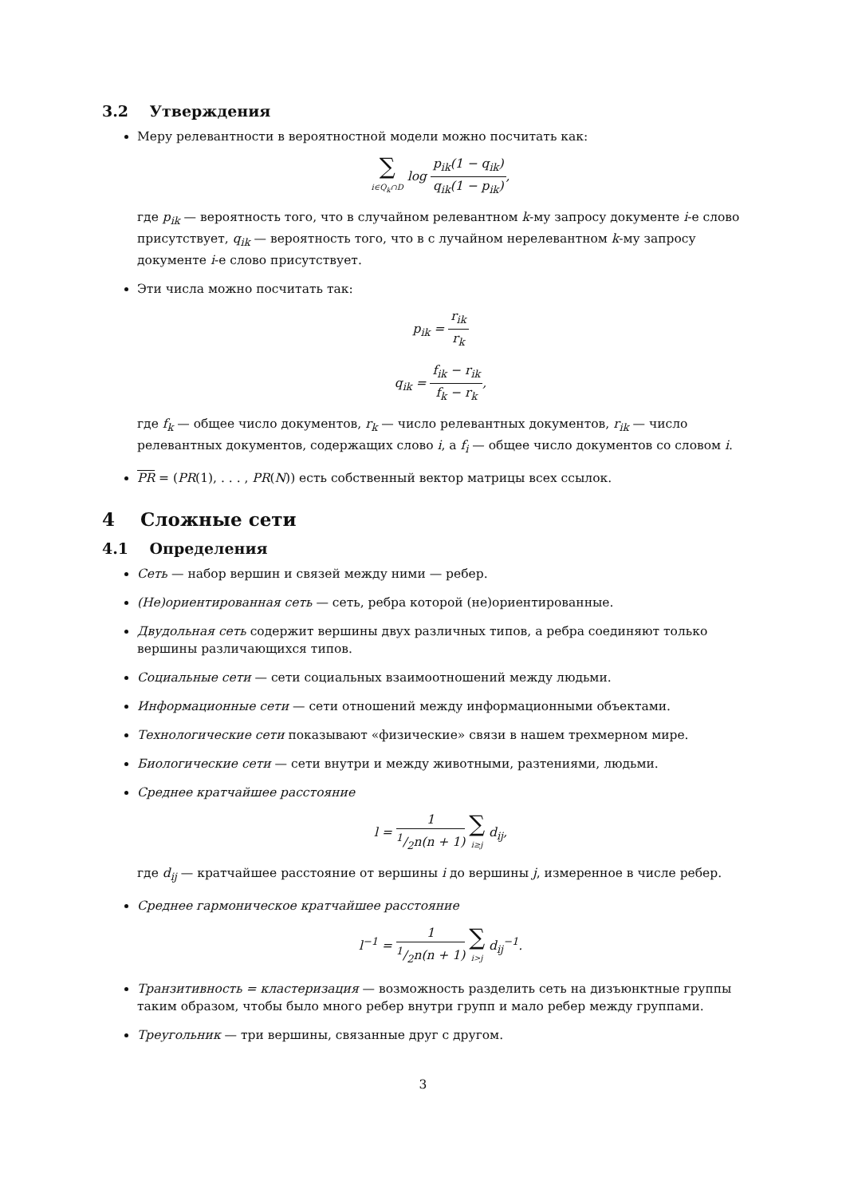3.2 Утверждения
Меру релевантности в вероятностной модели можно посчитать как:
∑ i∈Q<sub>k</sub>∩D log p<sub>ik</sub>(1 − q<sub>ik</sub>) q<sub>ik</sub>(1 − p<sub>ik</sub>),
где p<sub>ik</sub> — вероятность того, что в случайном релевантном k-му запросу документе i-е слово присутствует, q<sub>ik</sub> — вероятность того, что в с лучайном нерелевантном k-му запросу документе i-е слово присутствует.
Эти числа можно посчитать так:
p<sub>ik</sub> = r<sub>ik</sub> r<sub>k</sub>
q<sub>ik</sub> = f<sub>ik</sub> − r<sub>ik</sub> f<sub>k</sub> − r<sub>k</sub>,
где f<sub>k</sub> — общее число документов, r<sub>k</sub> — число релевантных документов, r<sub>ik</sub> — число релевантных документов, содержащих слово i, а f<sub>i</sub> — общее число документов со словом i.
PR = (PR(1), . . . , PR(N)) есть собственный вектор матрицы всех ссылок.
4 Сложные сети
4.1 Определения
Сеть — набор вершин и связей между ними — ребер.
(Не)ориентированная сеть — сеть, ребра которой (не)ориентированные.
Двудольная сеть содержит вершины двух различных типов, а ребра соединяют только вершины различающихся типов.
Социальные сети — сети социальных взаимоотношений между людьми.
Информационные сети — сети отношений между информационными объектами.
Технологические сети показывают «физические» связи в нашем трехмерном мире.
Биологические сети — сети внутри и между животными, разтениями, людьми.
Среднее кратчайшее расстояние
l = 11/2n(n + 1) ∑ i≥j d<sub>ij</sub>,
где d<sub>ij</sub> — кратчайшее расстояние от вершины i до вершины j, измеренное в числе ребер.
Среднее гармоническое кратчайшее расстояние
l<sup>−1</sup> = 11/2n(n + 1) ∑ i>j d<sub>ij</sub><sup>−1</sup>.
Транзитивность = кластеризация — возможность разделить сеть на дизъюнктные группы таким образом, чтобы было много ребер внутри групп и мало ребер между группами.
Треугольник — три вершины, связанные друг с другом.
3